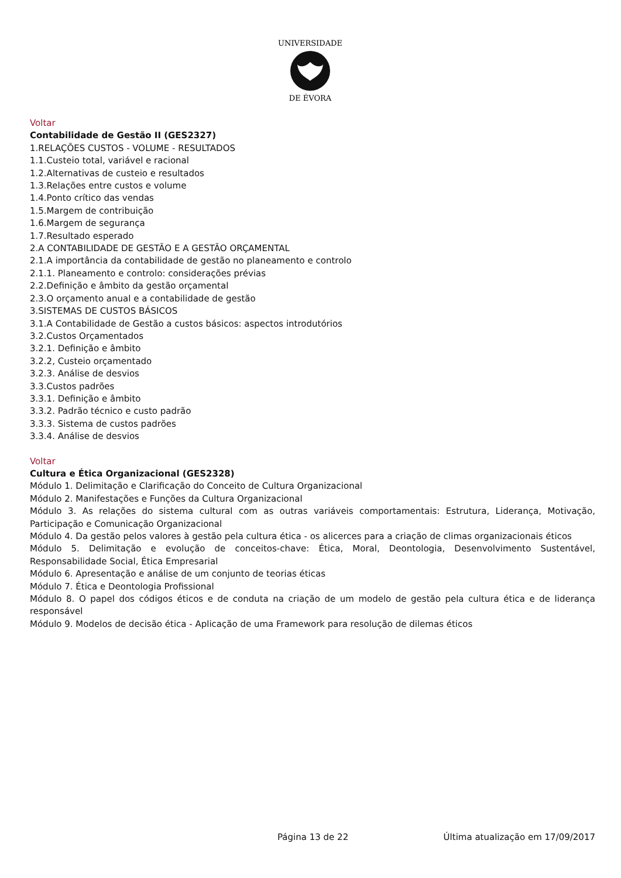UNIVERSIDADE
DE ÉVORA
Voltar
Contabilidade de Gestão II (GES2327)
1.RELAÇÕES CUSTOS - VOLUME - RESULTADOS
1.1.Custeio total, variável e racional
1.2.Alternativas de custeio e resultados
1.3.Relações entre custos e volume
1.4.Ponto crítico das vendas
1.5.Margem de contribuição
1.6.Margem de segurança
1.7.Resultado esperado
2.A CONTABILIDADE DE GESTÃO E A GESTÃO ORÇAMENTAL
2.1.A importância da contabilidade de gestão no planeamento e controlo
2.1.1. Planeamento e controlo: considerações prévias
2.2.Definição e âmbito da gestão orçamental
2.3.O orçamento anual e a contabilidade de gestão
3.SISTEMAS DE CUSTOS BÁSICOS
3.1.A Contabilidade de Gestão a custos básicos: aspectos introdutórios
3.2.Custos Orçamentados
3.2.1. Definição e âmbito
3.2.2, Custeio orçamentado
3.2.3. Análise de desvios
3.3.Custos padrões
3.3.1. Definição e âmbito
3.3.2. Padrão técnico e custo padrão
3.3.3. Sistema de custos padrões
3.3.4. Análise de desvios
Voltar
Cultura e Ética Organizacional (GES2328)
Módulo 1. Delimitação e Clarificação do Conceito de Cultura Organizacional
Módulo 2. Manifestações e Funções da Cultura Organizacional
Módulo 3. As relações do sistema cultural com as outras variáveis comportamentais: Estrutura, Liderança, Motivação, Participação e Comunicação Organizacional
Módulo 4. Da gestão pelos valores à gestão pela cultura ética - os alicerces para a criação de climas organizacionais éticos
Módulo 5. Delimitação e evolução de conceitos-chave: Ética, Moral, Deontologia, Desenvolvimento Sustentável, Responsabilidade Social, Ética Empresarial
Módulo 6. Apresentação e análise de um conjunto de teorias éticas
Módulo 7. Ética e Deontologia Profissional
Módulo 8. O papel dos códigos éticos e de conduta na criação de um modelo de gestão pela cultura ética e de liderança responsável
Módulo 9. Modelos de decisão ética - Aplicação de uma Framework para resolução de dilemas éticos
Página 13 de 22 Última atualização em 17/09/2017